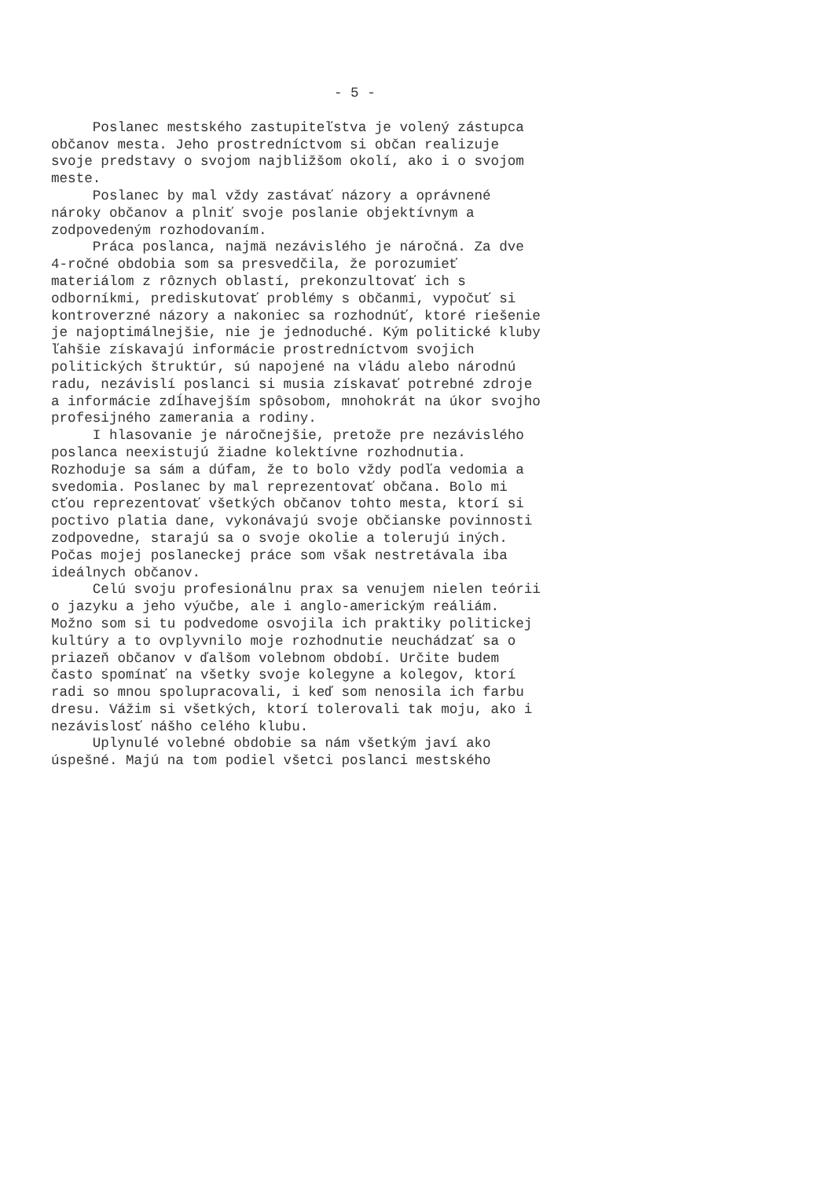- 5 -
Poslanec mestského zastupiteľstva je volený zástupca občanov mesta. Jeho prostredníctvom si občan realizuje svoje predstavy o svojom najbližšom okolí, ako i o svojom meste. Poslanec by mal vždy zastávať názory a oprávnené nároky občanov a plniť svoje poslanie objektívnym a zodpovedeným rozhodovaním. Práca poslanca, najmä nezávislého je náročná. Za dve 4-ročné obdobia som sa presvedčila, že porozumieť materiálom z rôznych oblastí, prekonzultovať ich s odborníkmi, prediskutovať problémy s občanmi, vypočuť si kontroverzné názory a nakoniec sa rozhodnúť, ktoré riešenie je najoptimálnejšie, nie je jednoduché. Kým politické kluby ľahšie získavajú informácie prostredníctvom svojich politických štruktúr, sú napojené na vládu alebo národnú radu, nezávislí poslanci si musia získavať potrebné zdroje a informácie zdĺhavejším spôsobom, mnohokrát na úkor svojho profesijného zamerania a rodiny. I hlasovanie je náročnejšie, pretože pre nezávislého poslanca neexistujú žiadne kolektívne rozhodnutia. Rozhoduje sa sám a dúfam, že to bolo vždy podľa vedomia a svedomia. Poslanec by mal reprezentovať občana. Bolo mi cťou reprezentovať všetkých občanov tohto mesta, ktorí si poctivo platia dane, vykonávajú svoje občianske povinnosti zodpovedne, starajú sa o svoje okolie a tolerujú iných. Počas mojej poslaneckej práce som však nestretávala iba ideálnych občanov. Celú svoju profesionálnu prax sa venujem nielen teórii o jazyku a jeho výučbe, ale i anglo-americkým reáliám. Možno som si tu podvedome osvojila ich praktiky politickej kultúry a to ovplyvnilo moje rozhodnutie neuchádzať sa o priazeň občanov v ďalšom volebnom období. Určite budem často spomínať na všetky svoje kolegyne a kolegov, ktorí radi so mnou spolupracovali, i keď som nenosila ich farbu dresu. Vážim si všetkých, ktorí tolerovali tak moju, ako i nezávislosť nášho celého klubu. Uplynulé volebné obdobie sa nám všetkým javí ako úspešné. Majú na tom podiel všetci poslanci mestského